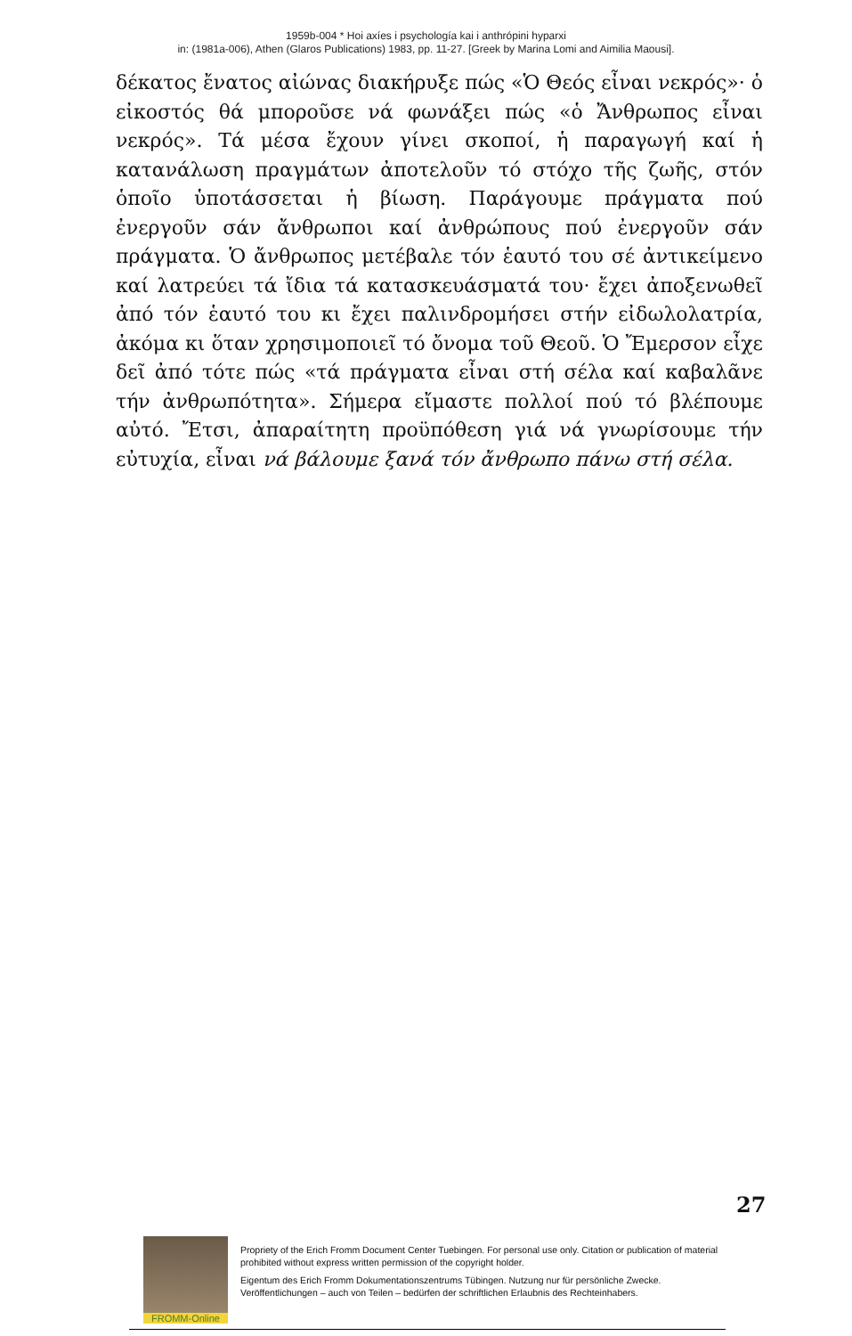1959b-004 * Hoi axíes i psychología kai i anthrópini hyparxi
in: (1981a-006), Athen (Glaros Publications) 1983, pp. 11-27. [Greek by Marina Lomi and Aimilia Maousi].
δέκατος ἔνατος αἰώνας διακήρυξε πώς «Ὁ Θεός εἶναι νεκρός»· ὁ εἰκοστός θά μποροῦσε νά φωνάξει πώς «ὁ Ἄνθρωπος εἶναι νεκρός». Τά μέσα ἔχουν γίνει σκοποί, ἡ παραγωγή καί ἡ κατανάλωση πραγμάτων ἀποτελοῦν τό στόχο τῆς ζωῆς, στόν ὁποῖο ὑποτάσσεται ἡ βίωση. Παράγουμε πράγματα πού ἐνεργοῦν σάν ἄνθρωποι καί ἀνθρώπους πού ἐνεργοῦν σάν πράγματα. Ὁ ἄνθρωπος μετέβαλε τόν ἑαυτό του σέ ἀντικείμενο καί λατρεύει τά ἴδια τά κατασκευάσματά του· ἔχει ἀποξενωθεῖ ἀπό τόν ἑαυτό του κι ἔχει παλινδρομήσει στήν εἰδωλολατρία, ἀκόμα κι ὅταν χρησιμοποιεῖ τό ὄνομα τοῦ Θεοῦ. Ὁ Ἔμερσον εἶχε δεῖ ἀπό τότε πώς «τά πράγματα εἶναι στή σέλα καί καβαλᾶνε τήν ἀνθρωπότητα». Σήμερα εἴμαστε πολλοί πού τό βλέπουμε αὐτό. Ἔτσι, ἀπαραίτητη προϋπόθεση γιά νά γνωρίσουμε τήν εὐτυχία, εἶναι νά βάλουμε ξανά τόν ἄνθρωπο πάνω στή σέλα.
27
FROMM-Online
Propriety of the Erich Fromm Document Center Tuebingen. For personal use only. Citation or publication of material prohibited without express written permission of the copyright holder.
Eigentum des Erich Fromm Dokumentationszentrums Tübingen. Nutzung nur für persönliche Zwecke. Veröffentlichungen – auch von Teilen – bedürfen der schriftlichen Erlaubnis des Rechteinhabers.